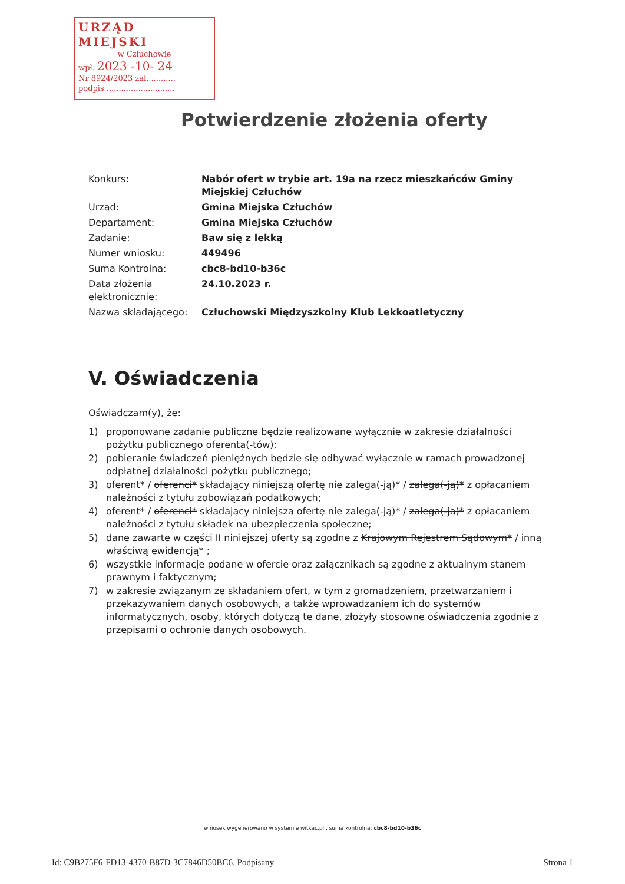URZĄD MIEJSKI
w Człuchowie
wpł. 2023 -10- 24
Nr 8924/2023 zał. ..........
podpis ............................
Potwierdzenie złożenia oferty
| Konkurs: | Nabór ofert w trybie art. 19a na rzecz mieszkańców Gminy Miejskiej Człuchów |
| Urząd: | Gmina Miejska Człuchów |
| Departament: | Gmina Miejska Człuchów |
| Zadanie: | Baw się z lekką |
| Numer wniosku: | 449496 |
| Suma Kontrolna: | cbc8-bd10-b36c |
| Data złożenia elektronicznie: | 24.10.2023 r. |
| Nazwa składającego: | Człuchowski Międzyszkolny Klub Lekkoatletyczny |
V. Oświadczenia
Oświadczam(y), że:
1) proponowane zadanie publiczne będzie realizowane wyłącznie w zakresie działalności pożytku publicznego oferenta(-tów);
2) pobieranie świadczeń pieniężnych będzie się odbywać wyłącznie w ramach prowadzonej odpłatnej działalności pożytku publicznego;
3) oferent* / oferenci* składający niniejszą ofertę nie zalega(-ją)* / zalega(-ją)* z opłacaniem należności z tytułu zobowiązań podatkowych;
4) oferent* / oferenci* składający niniejszą ofertę nie zalega(-ją)* / zalega(-ją)* z opłacaniem należności z tytułu składek na ubezpieczenia społeczne;
5) dane zawarte w części II niniejszej oferty są zgodne z Krajowym Rejestrem Sądowym* / inną właściwą ewidencją* ;
6) wszystkie informacje podane w ofercie oraz załącznikach są zgodne z aktualnym stanem prawnym i faktycznym;
7) w zakresie związanym ze składaniem ofert, w tym z gromadzeniem, przetwarzaniem i przekazywaniem danych osobowych, a także wprowadzaniem ich do systemów informatycznych, osoby, których dotyczą te dane, złożyły stosowne oświadczenia zgodnie z przepisami o ochronie danych osobowych.
wniosek wygenerowano w systemie witkac.pl , suma kontrolna: cbc8-bd10-b36c
Id: C9B275F6-FD13-4370-B87D-3C7846D50BC6. Podpisany Strona 1